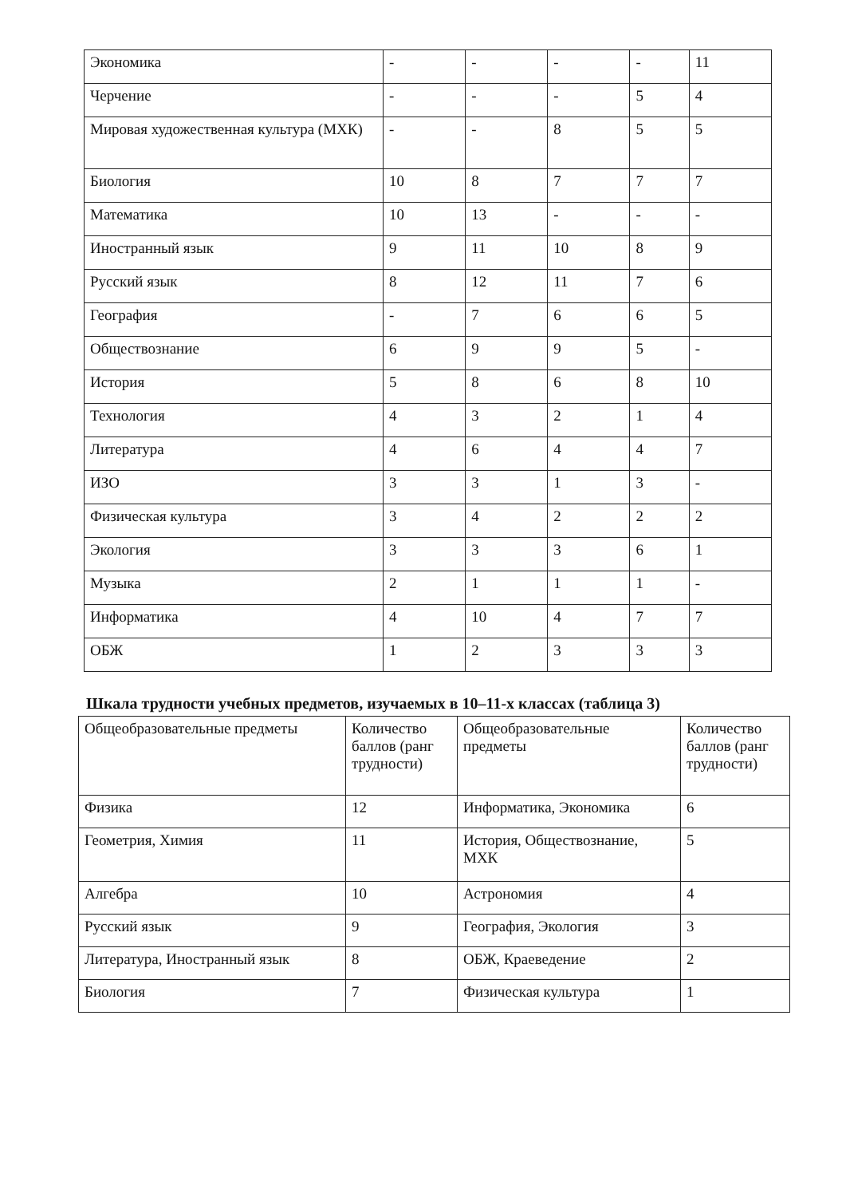| Экономика | - | - | - | - | 11 |
| Черчение | - | - | - | 5 | 4 |
| Мировая художественная культура (МХК) | - | - | 8 | 5 | 5 |
| Биология | 10 | 8 | 7 | 7 | 7 |
| Математика | 10 | 13 | - | - | - |
| Иностранный язык | 9 | 11 | 10 | 8 | 9 |
| Русский язык | 8 | 12 | 11 | 7 | 6 |
| География | - | 7 | 6 | 6 | 5 |
| Обществознание | 6 | 9 | 9 | 5 | - |
| История | 5 | 8 | 6 | 8 | 10 |
| Технология | 4 | 3 | 2 | 1 | 4 |
| Литература | 4 | 6 | 4 | 4 | 7 |
| ИЗО | 3 | 3 | 1 | 3 | - |
| Физическая культура | 3 | 4 | 2 | 2 | 2 |
| Экология | 3 | 3 | 3 | 6 | 1 |
| Музыка | 2 | 1 | 1 | 1 | - |
| Информатика | 4 | 10 | 4 | 7 | 7 |
| ОБЖ | 1 | 2 | 3 | 3 | 3 |
Шкала трудности учебных предметов, изучаемых в 10–11-х классах (таблица 3)
| Общеобразовательные предметы | Количество баллов (ранг трудности) | Общеобразовательные предметы | Количество баллов (ранг трудности) |
| Физика | 12 | Информатика, Экономика | 6 |
| Геометрия, Химия | 11 | История, Обществознание, МХК | 5 |
| Алгебра | 10 | Астрономия | 4 |
| Русский язык | 9 | География, Экология | 3 |
| Литература, Иностранный язык | 8 | ОБЖ, Краеведение | 2 |
| Биология | 7 | Физическая культура | 1 |